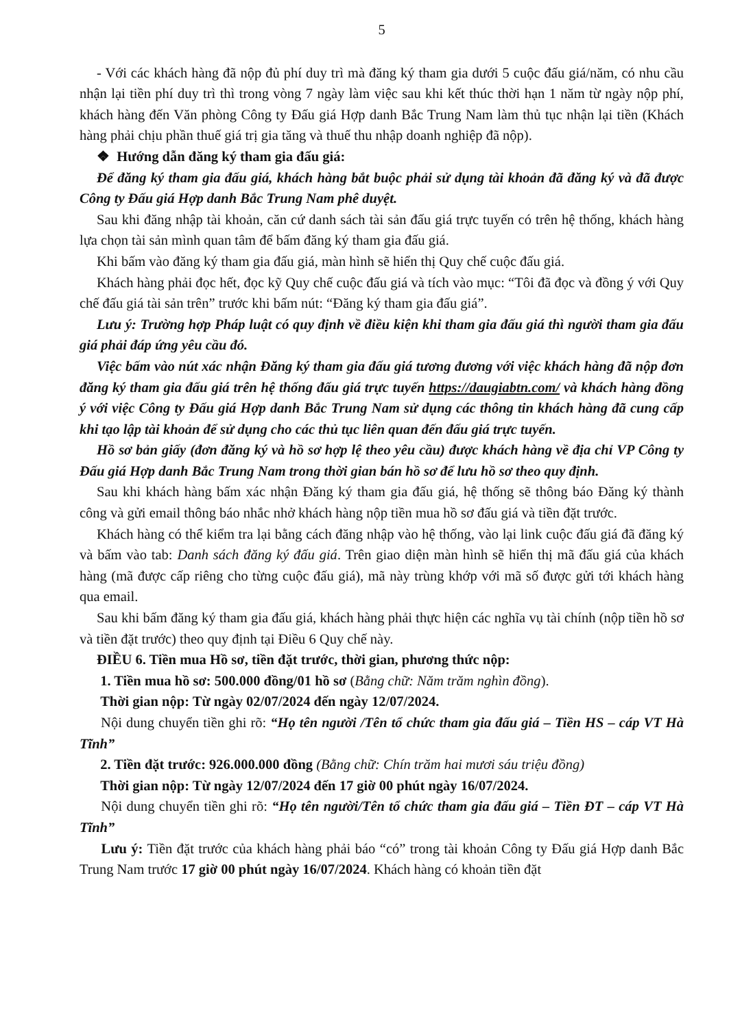5
- Với các khách hàng đã nộp đủ phí duy trì mà đăng ký tham gia dưới 5 cuộc đấu giá/năm, có nhu cầu nhận lại tiền phí duy trì thì trong vòng 7 ngày làm việc sau khi kết thúc thời hạn 1 năm từ ngày nộp phí, khách hàng đến Văn phòng Công ty Đấu giá Hợp danh Bắc Trung Nam làm thủ tục nhận lại tiền (Khách hàng phải chịu phần thuế giá trị gia tăng và thuế thu nhập doanh nghiệp đã nộp).
❖ Hướng dẫn đăng ký tham gia đấu giá:
Để đăng ký tham gia đấu giá, khách hàng bắt buộc phải sử dụng tài khoản đã đăng ký và đã được Công ty Đấu giá Hợp danh Bắc Trung Nam phê duyệt.
Sau khi đăng nhập tài khoản, căn cứ danh sách tài sản đấu giá trực tuyến có trên hệ thống, khách hàng lựa chọn tài sản mình quan tâm để bấm đăng ký tham gia đấu giá.
Khi bấm vào đăng ký tham gia đấu giá, màn hình sẽ hiển thị Quy chế cuộc đấu giá.
Khách hàng phải đọc hết, đọc kỹ Quy chế cuộc đấu giá và tích vào mục: “Tôi đã đọc và đồng ý với Quy chế đấu giá tài sản trên” trước khi bấm nút: “Đăng ký tham gia đấu giá”.
Lưu ý: Trường hợp Pháp luật có quy định về điều kiện khi tham gia đấu giá thì người tham gia đấu giá phải đáp ứng yêu cầu đó.
Việc bấm vào nút xác nhận Đăng ký tham gia đấu giá tương đương với việc khách hàng đã nộp đơn đăng ký tham gia đấu giá trên hệ thống đấu giá trực tuyến https://daugiabtn.com/ và khách hàng đồng ý với việc Công ty Đấu giá Hợp danh Bắc Trung Nam sử dụng các thông tin khách hàng đã cung cấp khi tạo lập tài khoản để sử dụng cho các thủ tục liên quan đến đấu giá trực tuyến.
Hồ sơ bản giấy (đơn đăng ký và hồ sơ hợp lệ theo yêu cầu) được khách hàng về địa chỉ VP Công ty Đấu giá Hợp danh Bắc Trung Nam trong thời gian bán hồ sơ để lưu hồ sơ theo quy định.
Sau khi khách hàng bấm xác nhận Đăng ký tham gia đấu giá, hệ thống sẽ thông báo Đăng ký thành công và gửi email thông báo nhắc nhở khách hàng nộp tiền mua hồ sơ đấu giá và tiền đặt trước.
Khách hàng có thể kiểm tra lại bằng cách đăng nhập vào hệ thống, vào lại link cuộc đấu giá đã đăng ký và bấm vào tab: Danh sách đăng ký đấu giá. Trên giao diện màn hình sẽ hiển thị mã đấu giá của khách hàng (mã được cấp riêng cho từng cuộc đấu giá), mã này trùng khớp với mã số được gửi tới khách hàng qua email.
Sau khi bấm đăng ký tham gia đấu giá, khách hàng phải thực hiện các nghĩa vụ tài chính (nộp tiền hồ sơ và tiền đặt trước) theo quy định tại Điều 6 Quy chế này.
ĐIỀU 6. Tiền mua Hồ sơ, tiền đặt trước, thời gian, phương thức nộp:
1. Tiền mua hồ sơ: 500.000 đồng/01 hồ sơ (Bằng chữ: Năm trăm nghìn đồng).
Thời gian nộp: Từ ngày 02/07/2024 đến ngày 12/07/2024.
Nội dung chuyển tiền ghi rõ: “Họ tên người /Tên tổ chức tham gia đấu giá – Tiền HS – cáp VT Hà Tĩnh”
2. Tiền đặt trước: 926.000.000 đồng (Bằng chữ: Chín trăm hai mươi sáu triệu đồng)
Thời gian nộp: Từ ngày 12/07/2024 đến 17 giờ 00 phút ngày 16/07/2024.
Nội dung chuyển tiền ghi rõ: “Họ tên người/Tên tổ chức tham gia đấu giá – Tiền ĐT – cáp VT Hà Tĩnh”
Lưu ý: Tiền đặt trước của khách hàng phải báo “có” trong tài khoản Công ty Đấu giá Hợp danh Bắc Trung Nam trước 17 giờ 00 phút ngày 16/07/2024. Khách hàng có khoản tiền đặt